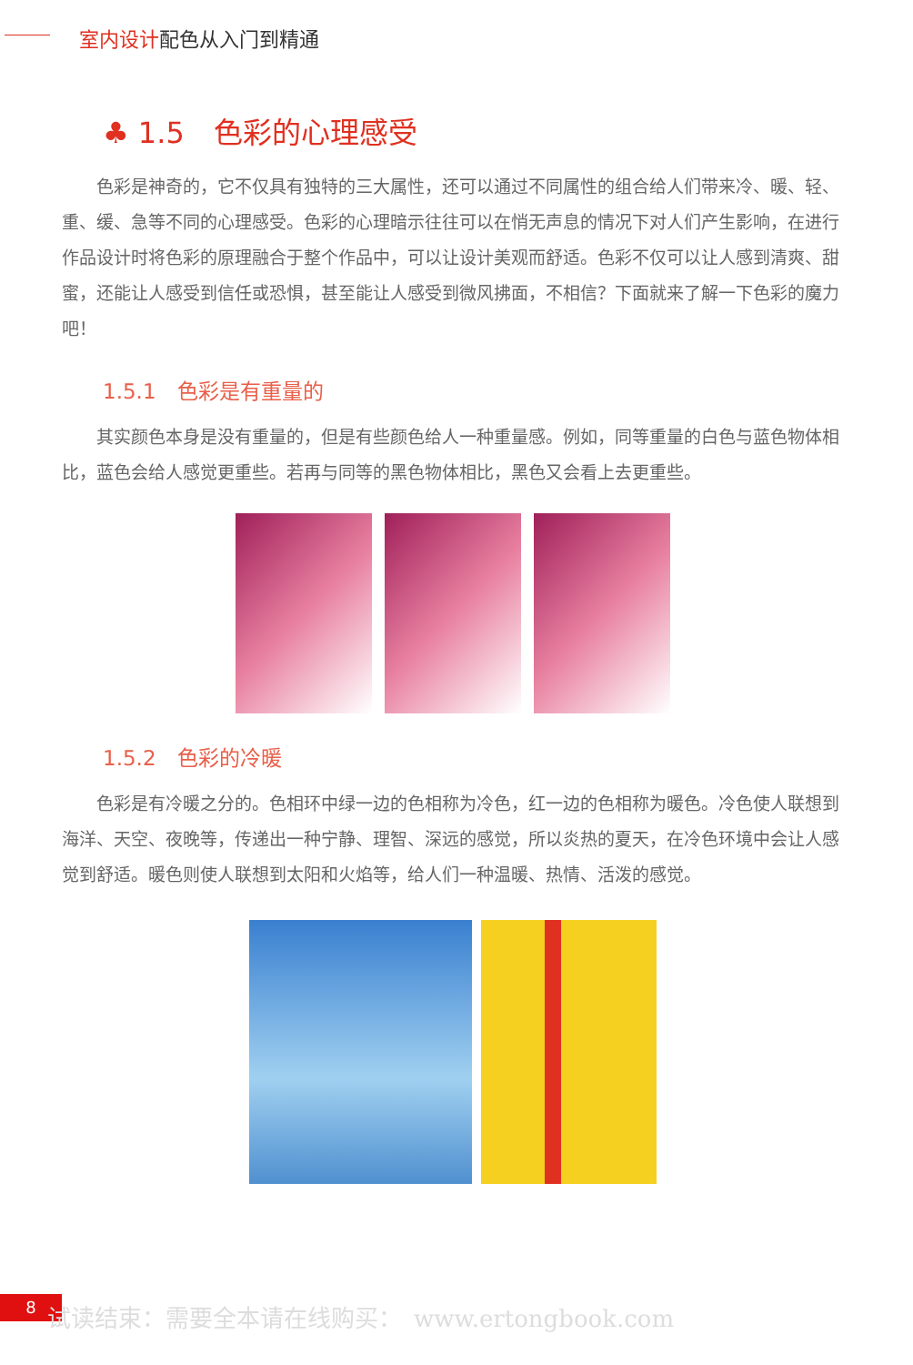室内设计配色从入门到精通
♣ 1.5　色彩的心理感受
色彩是神奇的，它不仅具有独特的三大属性，还可以通过不同属性的组合给人们带来冷、暖、轻、重、缓、急等不同的心理感受。色彩的心理暗示往往可以在悄无声息的情况下对人们产生影响，在进行作品设计时将色彩的原理融合于整个作品中，可以让设计美观而舒适。色彩不仅可以让人感到清爽、甜蜜，还能让人感受到信任或恐惧，甚至能让人感受到微风拂面，不相信？下面就来了解一下色彩的魔力吧！
1.5.1　色彩是有重量的
其实颜色本身是没有重量的，但是有些颜色给人一种重量感。例如，同等重量的白色与蓝色物体相比，蓝色会给人感觉更重些。若再与同等的黑色物体相比，黑色又会看上去更重些。
1.5.2　色彩的冷暖
色彩是有冷暖之分的。色相环中绿一边的色相称为冷色，红一边的色相称为暖色。冷色使人联想到海洋、天空、夜晚等，传递出一种宁静、理智、深远的感觉，所以炎热的夏天，在冷色环境中会让人感觉到舒适。暖色则使人联想到太阳和火焰等，给人们一种温暖、热情、活泼的感觉。
8
试读结束：需要全本请在线购买：　www.ertongbook.com